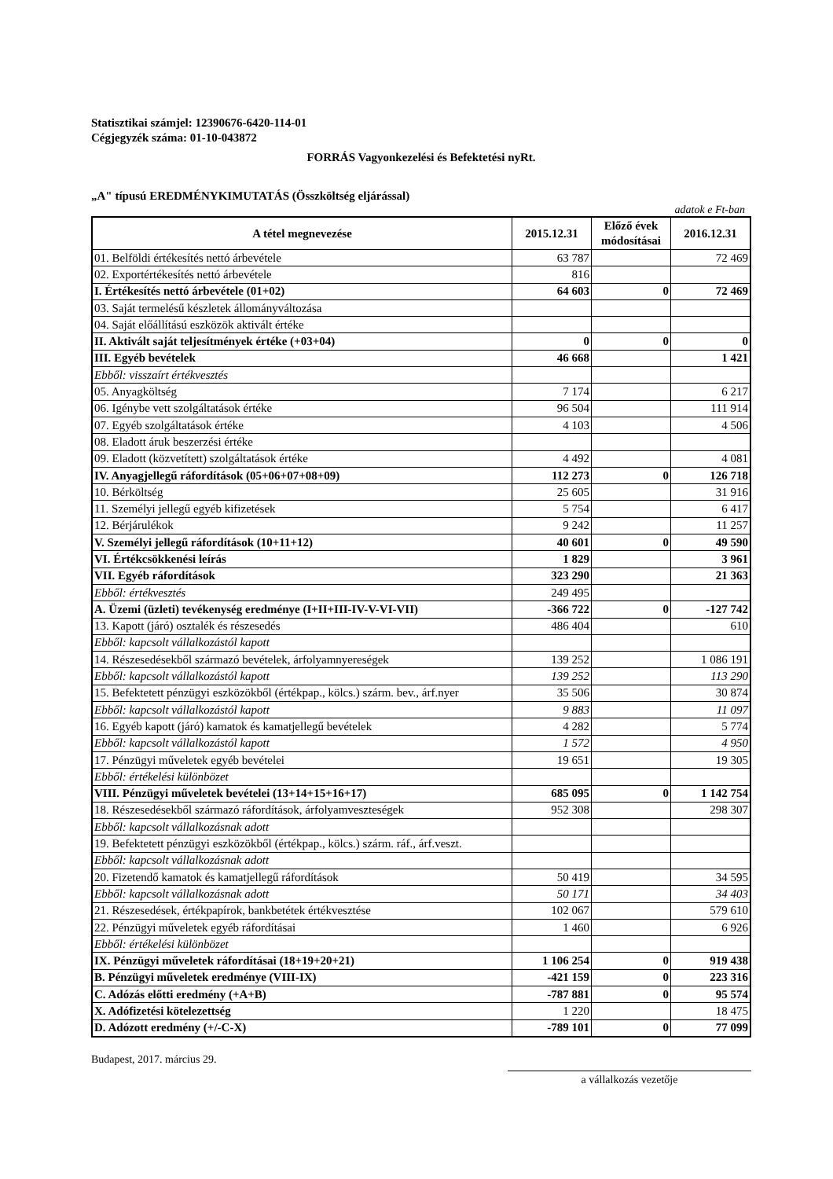Statisztikai számjel: 12390676-6420-114-01
Cégjegyzék száma: 01-10-043872
FORRÁS Vagyonkezelési és Befektetési nyRt.
„A" típusú EREDMÉNYKIMUTATÁS (Összköltség eljárással)
adatok e Ft-ban
| A tétel megnevezése | 2015.12.31 | Előző évek módosításai | 2016.12.31 |
| --- | --- | --- | --- |
| 01. Belföldi értékesítés nettó árbevétele | 63 787 | | 72 469 |
| 02. Exportértékesítés nettó árbevétele | 816 | | |
| I. Értékesítés nettó árbevétele (01+02) | 64 603 | 0 | 72 469 |
| 03. Saját termelésű készletek állományváltozása | | | |
| 04. Saját előállítású eszközök aktivált értéke | | | |
| II. Aktivált saját teljesítmények értéke (+03+04) | 0 | 0 | 0 |
| III. Egyéb bevételek | 46 668 | | 1 421 |
| Ebből: visszaírt értékvesztés | | | |
| 05. Anyagköltség | 7 174 | | 6 217 |
| 06. Igénybe vett szolgáltatások értéke | 96 504 | | 111 914 |
| 07. Egyéb szolgáltatások értéke | 4 103 | | 4 506 |
| 08. Eladott áruk beszerzési értéke | | | |
| 09. Eladott (közvetített) szolgáltatások értéke | 4 492 | | 4 081 |
| IV. Anyagjellegű ráfordítások (05+06+07+08+09) | 112 273 | 0 | 126 718 |
| 10. Bérköltség | 25 605 | | 31 916 |
| 11. Személyi jellegű egyéb kifizetések | 5 754 | | 6 417 |
| 12. Bérjárulékok | 9 242 | | 11 257 |
| V. Személyi jellegű ráfordítások (10+11+12) | 40 601 | 0 | 49 590 |
| VI. Értékcsökkenési leírás | 1 829 | | 3 961 |
| VII. Egyéb ráfordítások | 323 290 | | 21 363 |
| Ebből: értékvesztés | 249 495 | | |
| A. Üzemi (üzleti) tevékenység eredménye (I+II+III-IV-V-VI-VII) | -366 722 | 0 | -127 742 |
| 13. Kapott (járó) osztalék és részesedés | 486 404 | | 610 |
| Ebből: kapcsolt vállalkozástól kapott | | | |
| 14. Részesedésekből származó bevételek, árfolyamnyereségek | 139 252 | | 1 086 191 |
| Ebből: kapcsolt vállalkozástól kapott | 139 252 | | 113 290 |
| 15. Befektetett pénzügyi eszközökből (értékpap., kölcs.) szárm. bev., árf.nyer | 35 506 | | 30 874 |
| Ebből: kapcsolt vállalkozástól kapott | 9 883 | | 11 097 |
| 16. Egyéb kapott (járó) kamatok és kamatjellegű bevételek | 4 282 | | 5 774 |
| Ebből: kapcsolt vállalkozástól kapott | 1 572 | | 4 950 |
| 17. Pénzügyi műveletek egyéb bevételei | 19 651 | | 19 305 |
| Ebből: értékelési különbözet | | | |
| VIII. Pénzügyi műveletek bevételei (13+14+15+16+17) | 685 095 | 0 | 1 142 754 |
| 18. Részesedésekből származó ráfordítások, árfolyamveszteségek | 952 308 | | 298 307 |
| Ebből: kapcsolt vállalkozásnak adott | | | |
| 19. Befektetett pénzügyi eszközökből (értékpap., kölcs.) szárm. ráf., árf.veszt. | | | |
| Ebből: kapcsolt vállalkozásnak adott | | | |
| 20. Fizetendő kamatok és kamatjellegű ráfordítások | 50 419 | | 34 595 |
| Ebből: kapcsolt vállalkozásnak adott | 50 171 | | 34 403 |
| 21. Részesedések, értékpapírok, bankbetétek értékvesztése | 102 067 | | 579 610 |
| 22. Pénzügyi műveletek egyéb ráfordításai | 1 460 | | 6 926 |
| Ebből: értékelési különbözet | | | |
| IX. Pénzügyi műveletek ráfordításai (18+19+20+21) | 1 106 254 | 0 | 919 438 |
| B. Pénzügyi műveletek eredménye (VIII-IX) | -421 159 | 0 | 223 316 |
| C. Adózás előtti eredmény (+A+B) | -787 881 | 0 | 95 574 |
| X. Adófizetési kötelezettség | 1 220 | | 18 475 |
| D. Adózott eredmény (+/-C-X) | -789 101 | 0 | 77 099 |
Budapest, 2017. március 29.
a vállalkozás vezetője